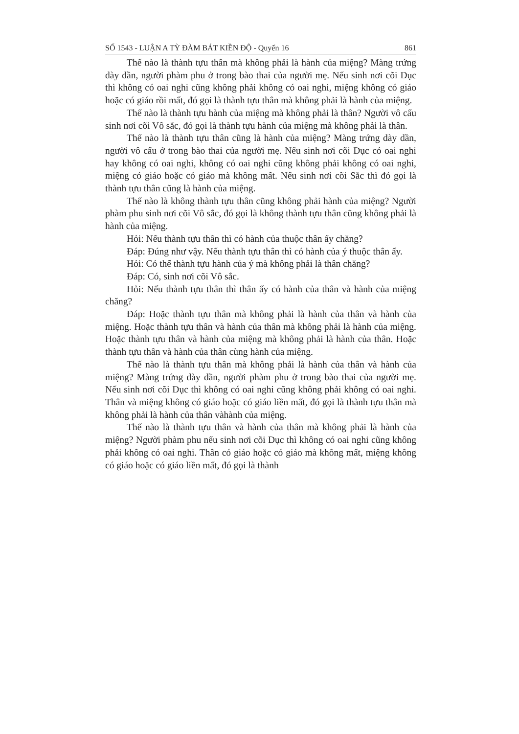SỐ 1543 - LUẬN A TỲ ĐÀM BÁT KIỀN ĐỘ - Quyển 16 861
Thế nào là thành tựu thân mà không phải là hành của miệng? Màng trứng dày dần, người phàm phu ở trong bào thai của người mẹ. Nếu sinh nơi cõi Dục thì không có oai nghi cũng không phải không có oai nghi, miệng không có giáo hoặc có giáo rồi mất, đó gọi là thành tựu thân mà không phải là hành của miệng.
Thế nào là thành tựu hành của miệng mà không phải là thân? Người vô cấu sinh nơi cõi Vô sắc, đó gọi là thành tựu hành của miệng mà không phải là thân.
Thế nào là thành tựu thân cũng là hành của miệng? Màng trứng dày dần, người vô cấu ở trong bào thai của người mẹ. Nếu sinh nơi cõi Dục có oai nghi hay không có oai nghi, không có oai nghi cũng không phải không có oai nghi, miệng có giáo hoặc có giáo mà không mất. Nếu sinh nơi cõi Sắc thì đó gọi là thành tựu thân cũng là hành của miệng.
Thế nào là không thành tựu thân cũng không phải hành của miệng? Người phàm phu sinh nơi cõi Vô sắc, đó gọi là không thành tựu thân cũng không phải là hành của miệng.
Hỏi: Nếu thành tựu thân thì có hành của thuộc thân ấy chăng?
Đáp: Đúng như vậy. Nếu thành tựu thân thì có hành của ý thuộc thân ấy.
Hỏi: Có thể thành tựu hành của ý mà không phải là thân chăng?
Đáp: Có, sinh nơi cõi Vô sắc.
Hỏi: Nếu thành tựu thân thì thân ấy có hành của thân và hành của miệng chăng?
Đáp: Hoặc thành tựu thân mà không phải là hành của thân và hành của miệng. Hoặc thành tựu thân và hành của thân mà không phải là hành của miệng. Hoặc thành tựu thân và hành của miệng mà không phải là hành của thân. Hoặc thành tựu thân và hành của thân cùng hành của miệng.
Thế nào là thành tựu thân mà không phải là hành của thân và hành của miệng? Màng trứng dày dần, người phàm phu ở trong bào thai của người mẹ. Nếu sinh nơi cõi Dục thì không có oai nghi cũng không phải không có oai nghi. Thân và miệng không có giáo hoặc có giáo liền mất, đó gọi là thành tựu thân mà không phải là hành của thân vàhành của miệng.
Thế nào là thành tựu thân và hành của thân mà không phải là hành của miệng? Người phàm phu nếu sinh nơi cõi Dục thì không có oai nghi cũng không phải không có oai nghi. Thân có giáo hoặc có giáo mà không mất, miệng không có giáo hoặc có giáo liền mất, đó gọi là thành